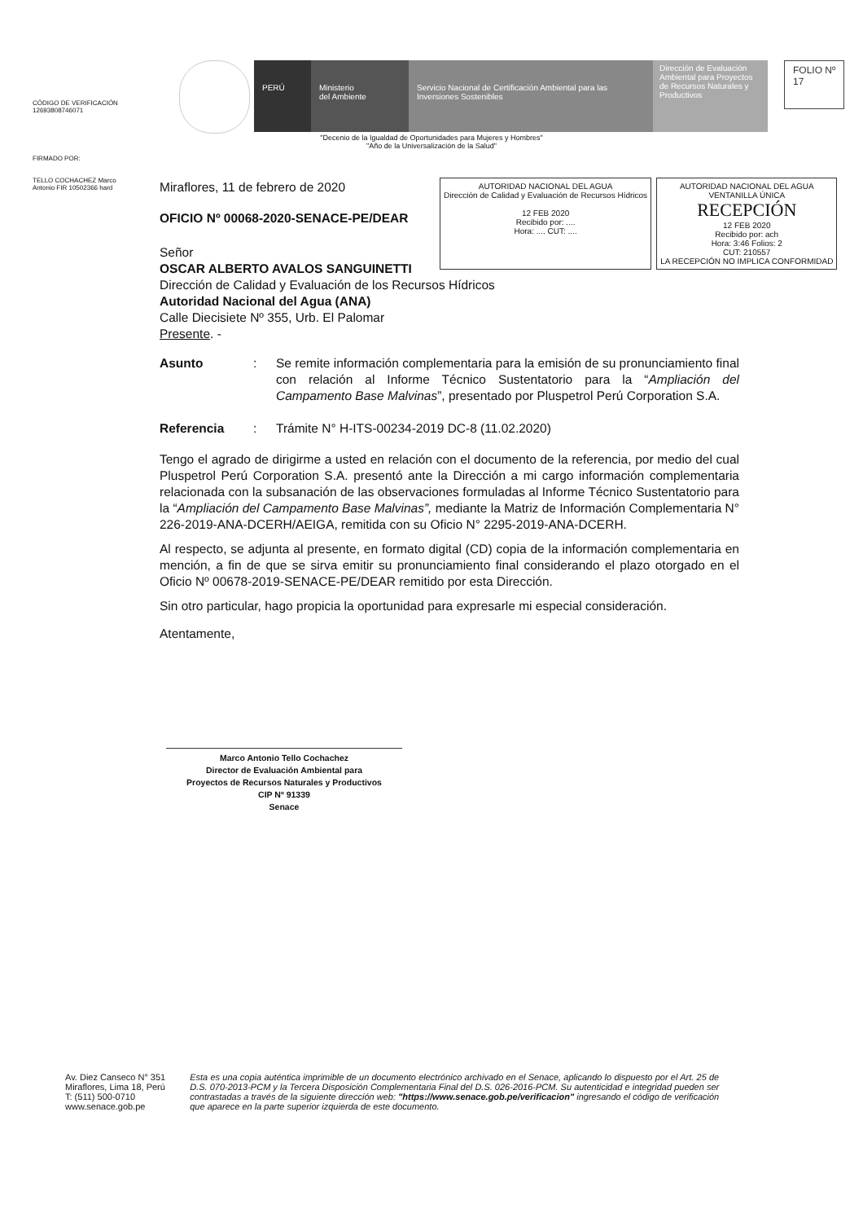CÓDIGO DE VERIFICACIÓN
12693808746071
PERÚ Ministerio
del Ambiente
Servicio Nacional de Certificación Ambiental para las Inversiones Sostenibles
Dirección de Evaluación Ambiental para Proyectos de Recursos Naturales y Productivos
FOLIO Nº
17
"Decenio de la Igualdad de Oportunidades para Mujeres y Hombres"
"Año de la Universalización de la Salud"
FIRMADO POR:
TELLO COCHACHEZ Marco
Antonio FIR 10502366 hard
AUTORIDAD NACIONAL DEL AGUA
Dirección de Calidad y Evaluación de Recursos Hídricos
12 FEB 2020
Recibido por: ....
Hora: .... CUT: ....
AUTORIDAD NACIONAL DEL AGUA
VENTANILLA ÚNICA
RECEPCIÓN
12 FEB 2020
Recibido por: ach
Hora: 3:46 Folios: 2
CUT: 210557
LA RECEPCIÓN NO IMPLICA CONFORMIDAD
Miraflores, 11 de febrero de 2020
OFICIO Nº 00068-2020-SENACE-PE/DEAR
Señor
OSCAR ALBERTO AVALOS SANGUINETTI
Dirección de Calidad y Evaluación de los Recursos Hídricos
Autoridad Nacional del Agua (ANA)
Calle Diecisiete Nº 355, Urb. El Palomar
Presente. -
Asunto: Se remite información complementaria para la emisión de su pronunciamiento final con relación al Informe Técnico Sustentatorio para la “Ampliación del Campamento Base Malvinas”, presentado por Pluspetrol Perú Corporation S.A.
Referencia: Trámite N° H-ITS-00234-2019 DC-8 (11.02.2020)
Tengo el agrado de dirigirme a usted en relación con el documento de la referencia, por medio del cual Pluspetrol Perú Corporation S.A. presentó ante la Dirección a mi cargo información complementaria relacionada con la subsanación de las observaciones formuladas al Informe Técnico Sustentatorio para la “Ampliación del Campamento Base Malvinas”, mediante la Matriz de Información Complementaria N° 226-2019-ANA-DCERH/AEIGA, remitida con su Oficio N° 2295-2019-ANA-DCERH.
Al respecto, se adjunta al presente, en formato digital (CD) copia de la información complementaria en mención, a fin de que se sirva emitir su pronunciamiento final considerando el plazo otorgado en el Oficio Nº 00678-2019-SENACE-PE/DEAR remitido por esta Dirección.
Sin otro particular, hago propicia la oportunidad para expresarle mi especial consideración.
Atentamente,
Marco Antonio Tello Cochachez
Director de Evaluación Ambiental para
Proyectos de Recursos Naturales y Productivos
CIP Nº 91339
Senace
Av. Diez Canseco N° 351
Miraflores, Lima 18, Perú
T: (511) 500-0710
www.senace.gob.pe
Esta es una copia auténtica imprimible de un documento electrónico archivado en el Senace, aplicando lo dispuesto por el Art. 25 de D.S. 070-2013-PCM y la Tercera Disposición Complementaria Final del D.S. 026-2016-PCM. Su autenticidad e integridad pueden ser contrastadas a través de la siguiente dirección web: "https://www.senace.gob.pe/verificacion" ingresando el código de verificación que aparece en la parte superior izquierda de este documento.